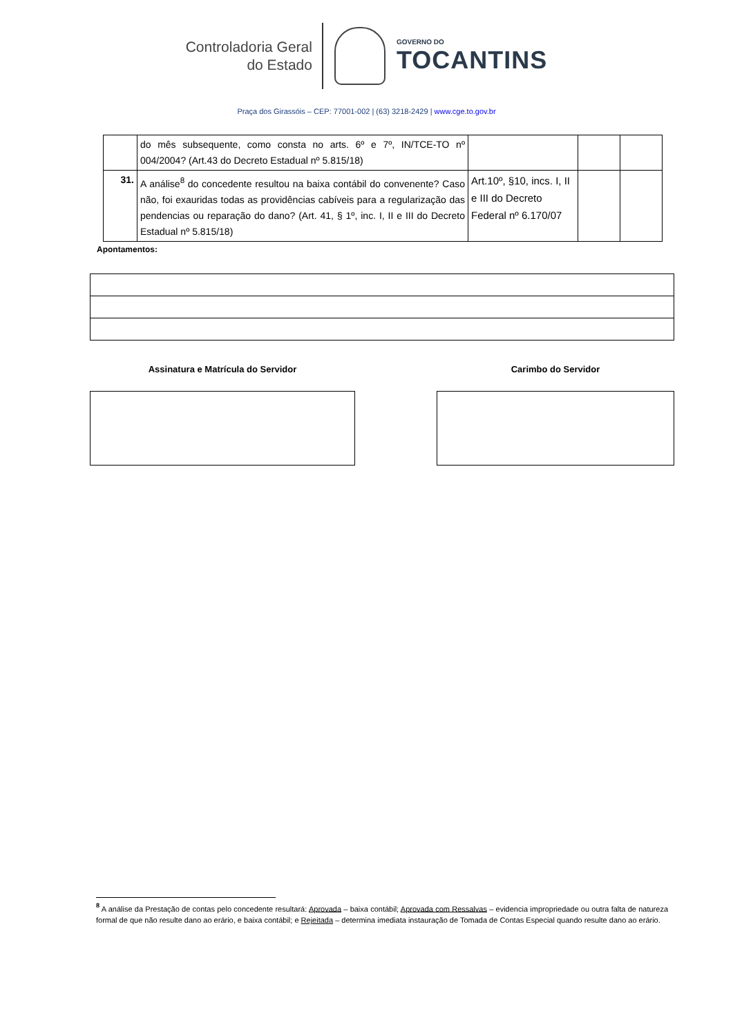Controladoria Geral
do Estado
GOVERNO DO
TOCANTINS
Praça dos Girassóis – CEP: 77001-002 | (63) 3218-2429 | www.cge.to.gov.br
| | do mês subsequente, como consta no arts. 6º e 7º, IN/TCE-TO nº 004/2004? (Art.43 do Decreto Estadual nº 5.815/18) | | | |
| 31. | A análise<sup>8</sup> do concedente resultou na baixa contábil do convenente? Caso não, foi exauridas todas as providências cabíveis para a regularização das pendencias ou reparação do dano? (Art. 41, § 1º, inc. I, II e III do Decreto Estadual nº 5.815/18) | Art.10º, §10, incs. I, II e III do Decreto Federal nº 6.170/07 | | |
Apontamentos:
Assinatura e Matrícula do Servidor Carimbo do Servidor
<sup>8</sup> A análise da Prestação de contas pelo concedente resultará: Aprovada – baixa contábil; Aprovada com Ressalvas – evidencia impropriedade ou outra falta de natureza formal de que não resulte dano ao erário, e baixa contábil; e Rejeitada – determina imediata instauração de Tomada de Contas Especial quando resulte dano ao erário.